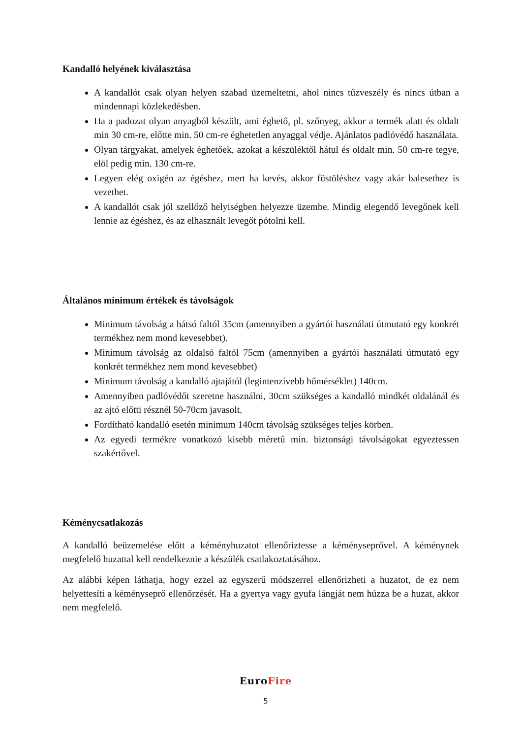Kandalló helyének kiválasztása
A kandallót csak olyan helyen szabad üzemeltetni, ahol nincs tűzveszély és nincs útban a mindennapi közlekedésben.
Ha a padozat olyan anyagból készült, ami éghető, pl. szőnyeg, akkor a termék alatt és oldalt min 30 cm-re, előtte min. 50 cm-re éghetetlen anyaggal védje. Ajánlatos padlóvédő használata.
Olyan tárgyakat, amelyek éghetőek, azokat a készüléktől hátul és oldalt min. 50 cm-re tegye, elöl pedig min. 130 cm-re.
Legyen elég oxigén az égéshez, mert ha kevés, akkor füstöléshez vagy akár balesethez is vezethet.
A kandallót csak jól szellőző helyiségben helyezze üzembe. Mindig elegendő levegőnek kell lennie az égéshez, és az elhasznált levegőt pótolni kell.
Általános minimum értékek és távolságok
Minimum távolság a hátsó faltól 35cm (amennyiben a gyártói használati útmutató egy konkrét termékhez nem mond kevesebbet).
Minimum távolság az oldalsó faltól 75cm (amennyiben a gyártói használati útmutató egy konkrét termékhez nem mond kevesebbet)
Minimum távolság a kandalló ajtajától (legintenzívebb hőmérséklet) 140cm.
Amennyiben padlóvédőt szeretne használni, 30cm szükséges a kandalló mindkét oldalánál és az ajtó előtti résznél 50-70cm javasolt.
Fordítható kandalló esetén minimum 140cm távolság szükséges teljes körben.
Az egyedi termékre vonatkozó kisebb méretű min. biztonsági távolságokat egyeztessen szakértővel.
Kéménycsatlakozás
A kandalló beüzemelése előtt a kéményhuzatot ellenőriztesse a kéményseprővel. A kéménynek megfelelő huzattal kell rendelkeznie a készülék csatlakoztatásához.
Az alábbi képen láthatja, hogy ezzel az egyszerű módszerrel ellenőrizheti a huzatot, de ez nem helyettesíti a kéményseprő ellenőrzését. Ha a gyertya vagy gyufa lángját nem húzza be a huzat, akkor nem megfelelő.
EuroFire
5